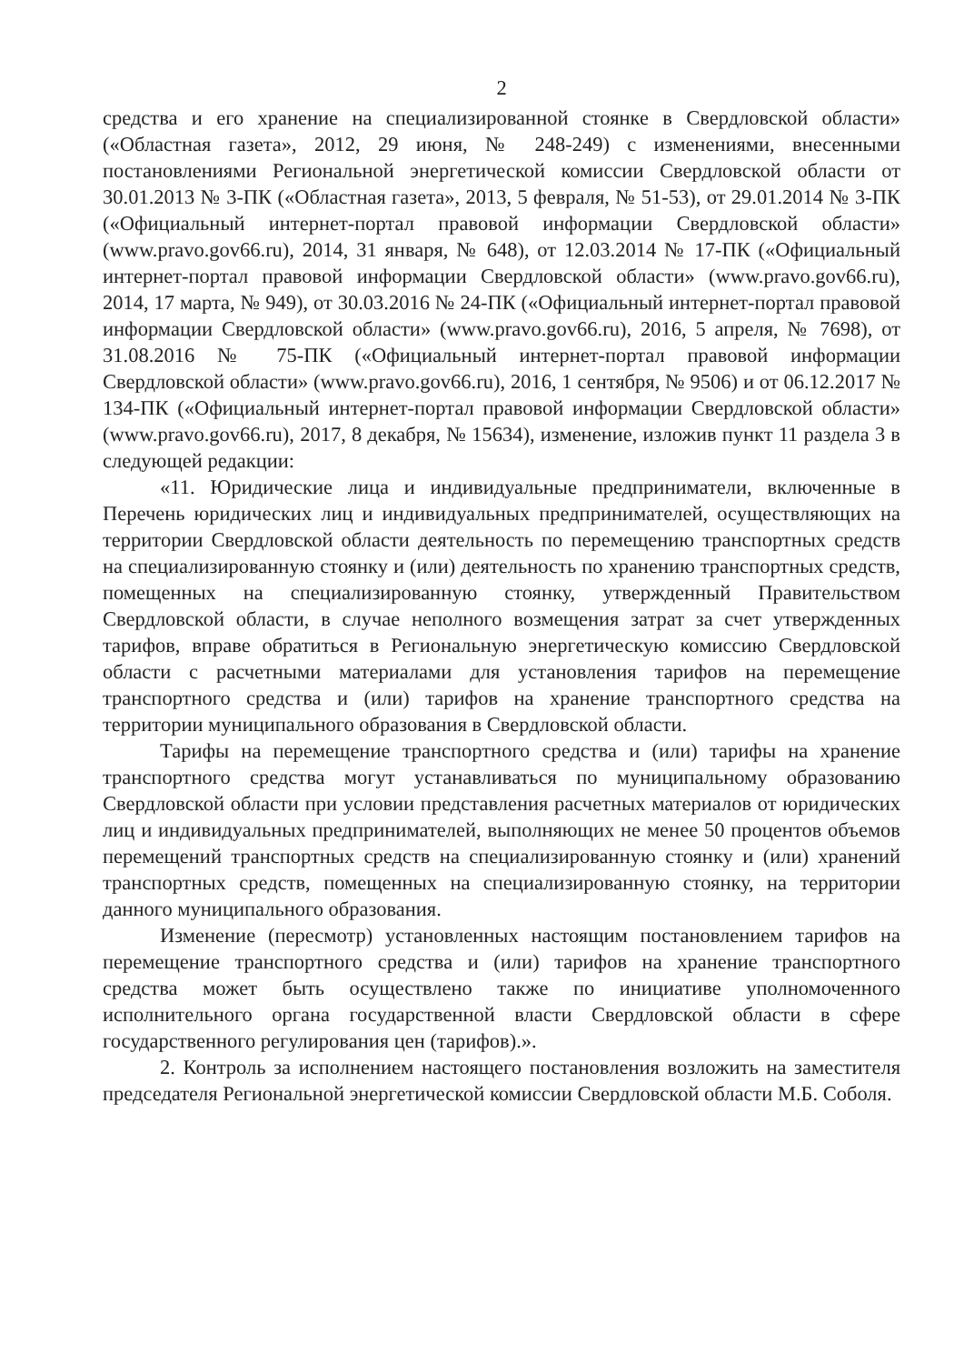2
средства и его хранение на специализированной стоянке в Свердловской области» («Областная газета», 2012, 29 июня, № 248-249) с изменениями, внесенными постановлениями Региональной энергетической комиссии Свердловской области от 30.01.2013 № 3-ПК («Областная газета», 2013, 5 февраля, № 51-53), от 29.01.2014 № 3-ПК («Официальный интернет-портал правовой информации Свердловской области» (www.pravo.gov66.ru), 2014, 31 января, № 648), от 12.03.2014 № 17-ПК («Официальный интернет-портал правовой информации Свердловской области» (www.pravo.gov66.ru), 2014, 17 марта, № 949), от 30.03.2016 № 24-ПК («Официальный интернет-портал правовой информации Свердловской области» (www.pravo.gov66.ru), 2016, 5 апреля, № 7698), от 31.08.2016 № 75-ПК («Официальный интернет-портал правовой информации Свердловской области» (www.pravo.gov66.ru), 2016, 1 сентября, № 9506) и от 06.12.2017 № 134-ПК («Официальный интернет-портал правовой информации Свердловской области» (www.pravo.gov66.ru), 2017, 8 декабря, № 15634), изменение, изложив пункт 11 раздела 3 в следующей редакции:
«11. Юридические лица и индивидуальные предприниматели, включенные в Перечень юридических лиц и индивидуальных предпринимателей, осуществляющих на территории Свердловской области деятельность по перемещению транспортных средств на специализированную стоянку и (или) деятельность по хранению транспортных средств, помещенных на специализированную стоянку, утвержденный Правительством Свердловской области, в случае неполного возмещения затрат за счет утвержденных тарифов, вправе обратиться в Региональную энергетическую комиссию Свердловской области с расчетными материалами для установления тарифов на перемещение транспортного средства и (или) тарифов на хранение транспортного средства на территории муниципального образования в Свердловской области.
Тарифы на перемещение транспортного средства и (или) тарифы на хранение транспортного средства могут устанавливаться по муниципальному образованию Свердловской области при условии представления расчетных материалов от юридических лиц и индивидуальных предпринимателей, выполняющих не менее 50 процентов объемов перемещений транспортных средств на специализированную стоянку и (или) хранений транспортных средств, помещенных на специализированную стоянку, на территории данного муниципального образования.
Изменение (пересмотр) установленных настоящим постановлением тарифов на перемещение транспортного средства и (или) тарифов на хранение транспортного средства может быть осуществлено также по инициативе уполномоченного исполнительного органа государственной власти Свердловской области в сфере государственного регулирования цен (тарифов).».
2. Контроль за исполнением настоящего постановления возложить на заместителя председателя Региональной энергетической комиссии Свердловской области М.Б. Соболя.